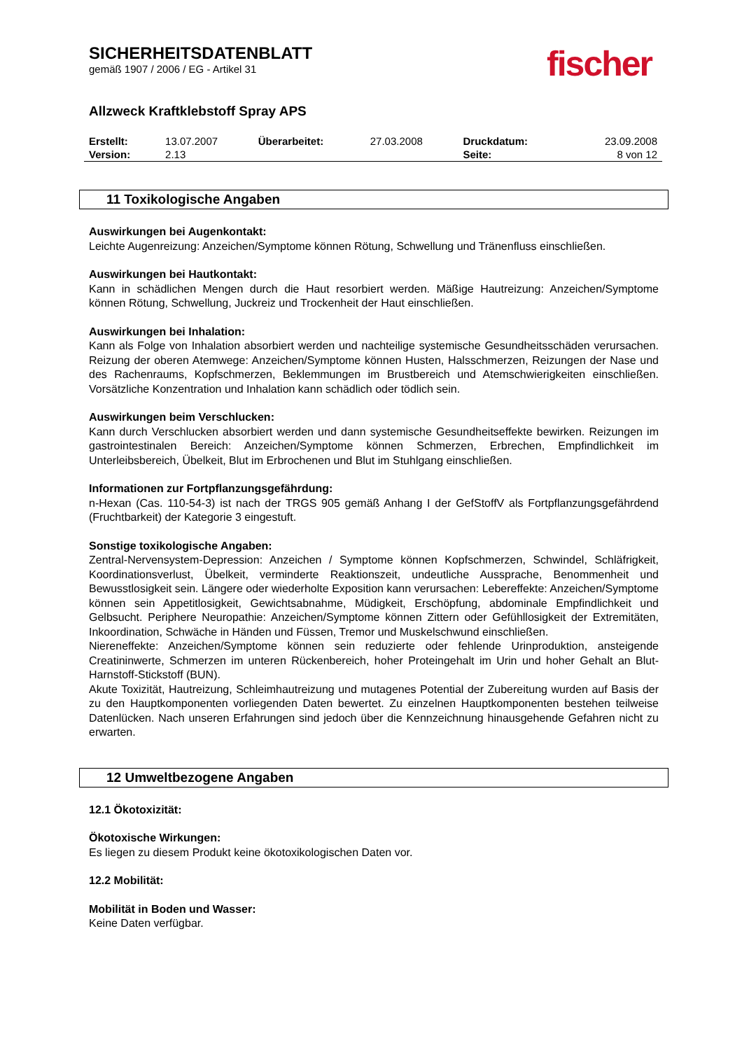SICHERHEITSDATENBLATT
gemäß 1907 / 2006 / EG - Artikel 31
fischer
Allzweck Kraftklebstoff Spray APS
| Erstellt: | 13.07.2007 | Überarbeitet: | 27.03.2008 | Druckdatum: | 23.09.2008 |
| Version: | 2.13 | | | Seite: | 8 von 12 |
11 Toxikologische Angaben
Auswirkungen bei Augenkontakt:
Leichte Augenreizung: Anzeichen/Symptome können Rötung, Schwellung und Tränenfluss einschließen.
Auswirkungen bei Hautkontakt:
Kann in schädlichen Mengen durch die Haut resorbiert werden. Mäßige Hautreizung: Anzeichen/Symptome können Rötung, Schwellung, Juckreiz und Trockenheit der Haut einschließen.
Auswirkungen bei Inhalation:
Kann als Folge von Inhalation absorbiert werden und nachteilige systemische Gesundheitsschäden verursachen. Reizung der oberen Atemwege: Anzeichen/Symptome können Husten, Halsschmerzen, Reizungen der Nase und des Rachenraums, Kopfschmerzen, Beklemmungen im Brustbereich und Atemschwierigkeiten einschließen. Vorsätzliche Konzentration und Inhalation kann schädlich oder tödlich sein.
Auswirkungen beim Verschlucken:
Kann durch Verschlucken absorbiert werden und dann systemische Gesundheitseffekte bewirken. Reizungen im gastrointestinalen Bereich: Anzeichen/Symptome können Schmerzen, Erbrechen, Empfindlichkeit im Unterleibsbereich, Übelkeit, Blut im Erbrochenen und Blut im Stuhlgang einschließen.
Informationen zur Fortpflanzungsgefährdung:
n-Hexan (Cas. 110-54-3) ist nach der TRGS 905 gemäß Anhang I der GefStoffV als Fortpflanzungsgefährdend (Fruchtbarkeit) der Kategorie 3 eingestuft.
Sonstige toxikologische Angaben:
Zentral-Nervensystem-Depression: Anzeichen / Symptome können Kopfschmerzen, Schwindel, Schläfrigkeit, Koordinationsverlust, Übelkeit, verminderte Reaktionszeit, undeutliche Aussprache, Benommenheit und Bewusstlosigkeit sein. Längere oder wiederholte Exposition kann verursachen: Lebereffekte: Anzeichen/Symptome können sein Appetitlosigkeit, Gewichtsabnahme, Müdigkeit, Erschöpfung, abdominale Empfindlichkeit und Gelbsucht. Periphere Neuropathie: Anzeichen/Symptome können Zittern oder Gefühllosigkeit der Extremitäten, Inkoordination, Schwäche in Händen und Füssen, Tremor und Muskelschwund einschließen.
Niereneffekte: Anzeichen/Symptome können sein reduzierte oder fehlende Urinproduktion, ansteigende Creatininwerte, Schmerzen im unteren Rückenbereich, hoher Proteingehalt im Urin und hoher Gehalt an Blut-Harnstoff-Stickstoff (BUN).
Akute Toxizität, Hautreizung, Schleimhautreizung und mutagenes Potential der Zubereitung wurden auf Basis der zu den Hauptkomponenten vorliegenden Daten bewertet. Zu einzelnen Hauptkomponenten bestehen teilweise Datenlücken. Nach unseren Erfahrungen sind jedoch über die Kennzeichnung hinausgehende Gefahren nicht zu erwarten.
12 Umweltbezogene Angaben
12.1 Ökotoxizität:
Ökotoxische Wirkungen:
Es liegen zu diesem Produkt keine ökotoxikologischen Daten vor.
12.2 Mobilität:
Mobilität in Boden und Wasser:
Keine Daten verfügbar.